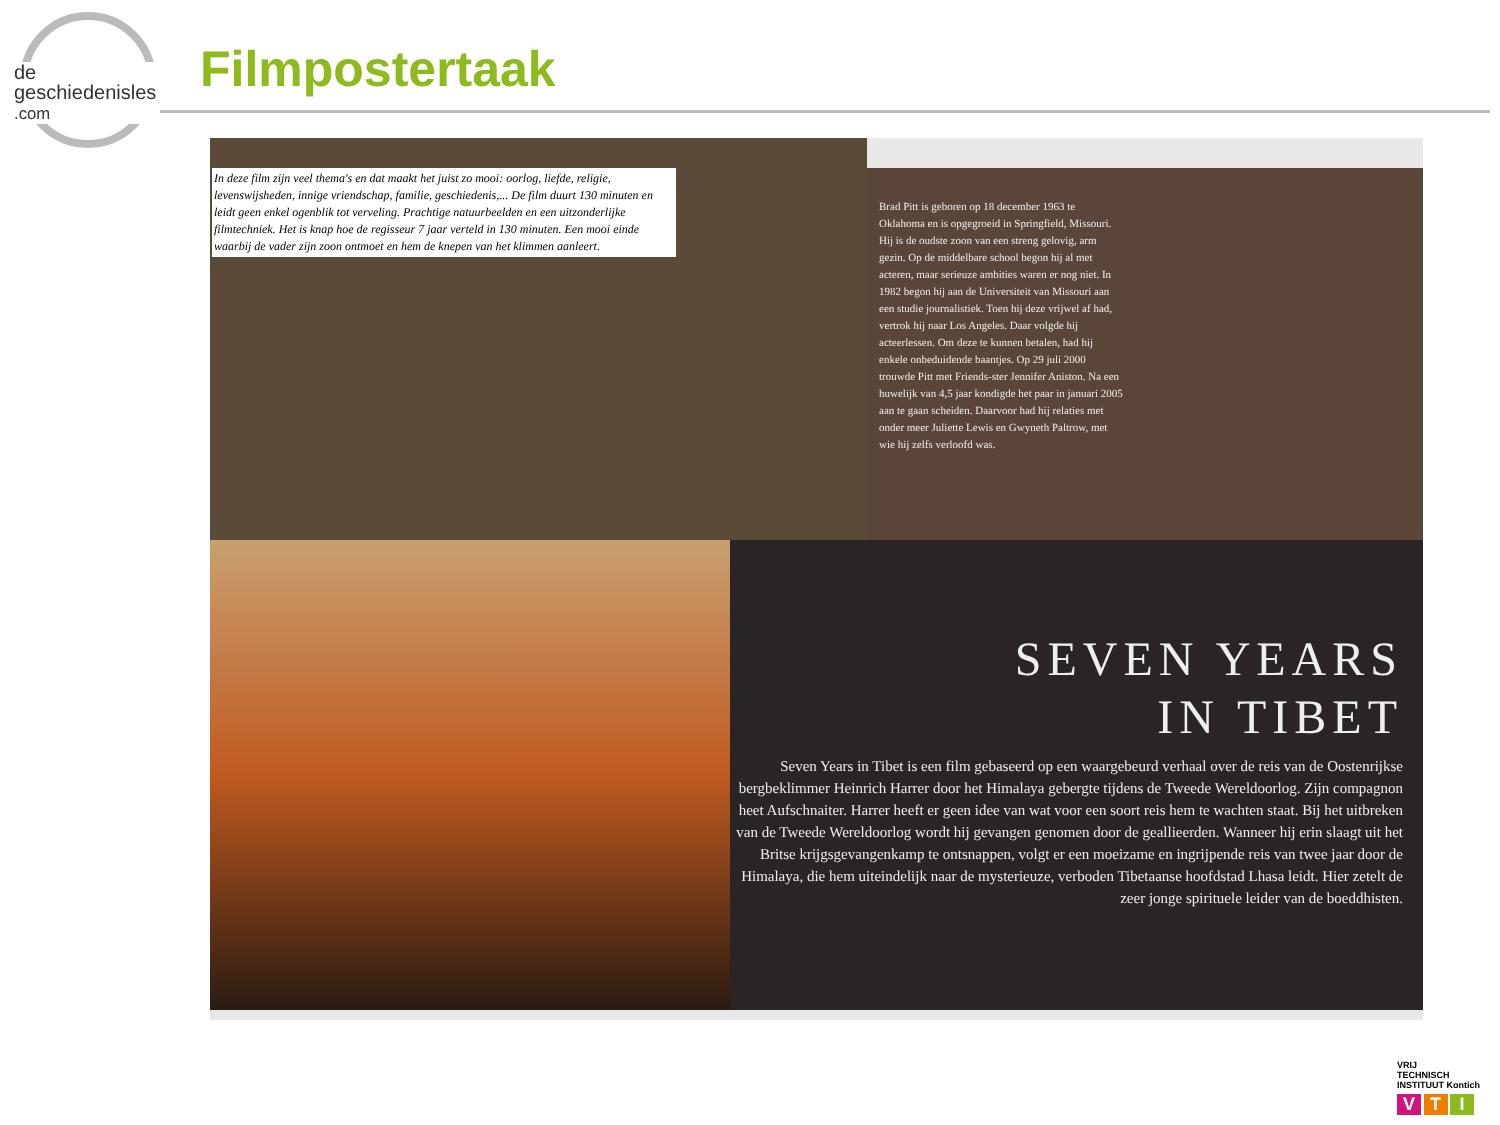de
geschiedenisles
.com
Filmpostertaak
In deze film zijn veel thema's en dat maakt het juist zo mooi: oorlog, liefde, religie, levenswijsheden, innige vriendschap, familie, geschiedenis,... De film duurt 130 minuten en leidt geen enkel ogenblik tot verveling. Prachtige natuurbeelden en een uitzonderlijke filmtechniek. Het is knap hoe de regisseur 7 jaar verteld in 130 minuten. Een mooi einde waarbij de vader zijn zoon ontmoet en hem de knepen van het klimmen aanleert.
Brad Pitt is geboren op 18 december 1963 te Oklahoma en is opgegroeid in Springfield, Missouri. Hij is de oudste zoon van een streng gelovig, arm gezin. Op de middelbare school begon hij al met acteren, maar serieuze ambities waren er nog niet. In 1982 begon hij aan de Universiteit van Missouri aan een studie journalistiek. Toen hij deze vrijwel af had, vertrok hij naar Los Angeles. Daar volgde hij acteerlessen. Om deze te kunnen betalen, had hij enkele onbeduidende baantjes. Op 29 juli 2000 trouwde Pitt met Friends-ster Jennifer Aniston. Na een huwelijk van 4,5 jaar kondigde het paar in januari 2005 aan te gaan scheiden. Daarvoor had hij relaties met onder meer Juliette Lewis en Gwyneth Paltrow, met wie hij zelfs verloofd was.
SEVEN YEARS
IN TIBET
Seven Years in Tibet is een film gebaseerd op een waargebeurd verhaal over de reis van de Oostenrijkse bergbeklimmer Heinrich Harrer door het Himalaya gebergte tijdens de Tweede Wereldoorlog. Zijn compagnon heet Aufschnaiter. Harrer heeft er geen idee van wat voor een soort reis hem te wachten staat. Bij het uitbreken van de Tweede Wereldoorlog wordt hij gevangen genomen door de geallieerden. Wanneer hij erin slaagt uit het Britse krijgsgevangenkamp te ontsnappen, volgt er een moeizame en ingrijpende reis van twee jaar door de Himalaya, die hem uiteindelijk naar de mysterieuze, verboden Tibetaanse hoofdstad Lhasa leidt. Hier zetelt de zeer jonge spirituele leider van de boeddhisten.
VRIJ
TECHNISCH
INSTITUUT Kontich
V T I